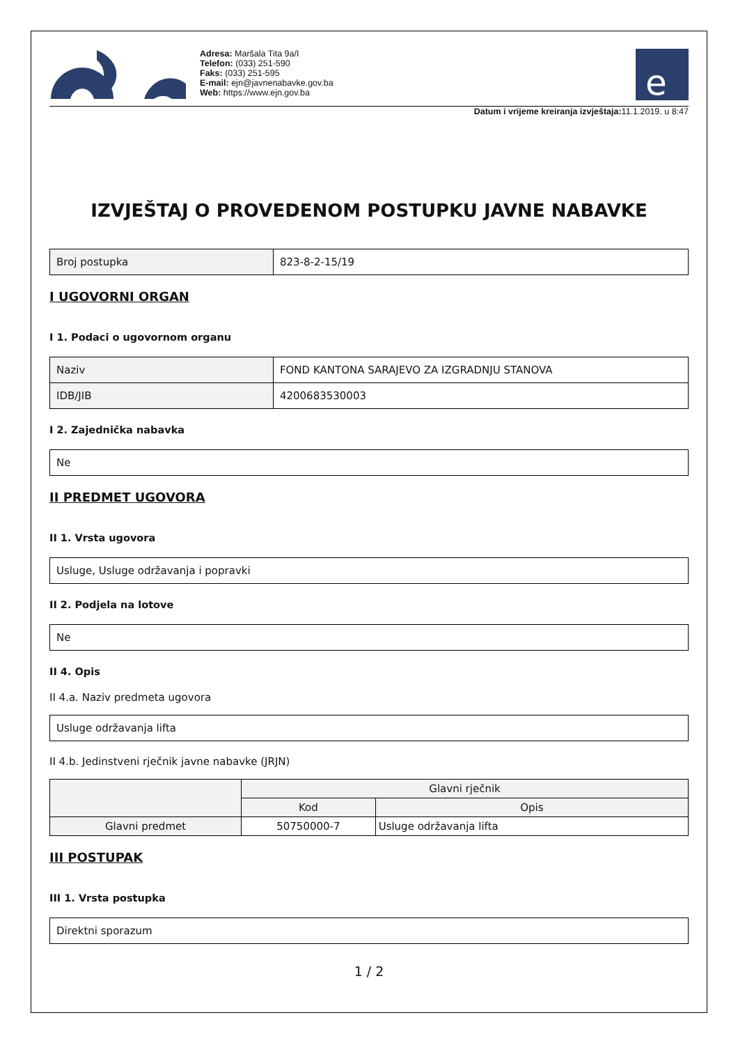Adresa: Maršala Tita 9a/I
Telefon: (033) 251-590
Faks: (033) 251-595
E-mail: ejn@javnenabavke.gov.ba
Web: https://www.ejn.gov.ba
e
Datum i vrijeme kreiranja izvještaja: 11.1.2019. u 8:47
IZVJEŠTAJ O PROVEDENOM POSTUPKU JAVNE NABAVKE
| Broj postupka | 823-8-2-15/19 |
I UGOVORNI ORGAN
I 1. Podaci o ugovornom organu
| Naziv | FOND KANTONA SARAJEVO ZA IZGRADNJU STANOVA |
| IDB/JIB | 4200683530003 |
I 2. Zajednička nabavka
| Ne |
II PREDMET UGOVORA
II 1. Vrsta ugovora
| Usluge, Usluge održavanja i popravki |
II 2. Podjela na lotove
| Ne |
II 4. Opis
II 4.a. Naziv predmeta ugovora
| Usluge održavanja lifta |
II 4.b. Jedinstveni rječnik javne nabavke (JRJN)
| | Glavni rječnik | |
| --- | --- | --- |
| | Kod | Opis |
| Glavni predmet | 50750000-7 | Usluge održavanja lifta |
III POSTUPAK
III 1. Vrsta postupka
| Direktni sporazum |
1 / 2